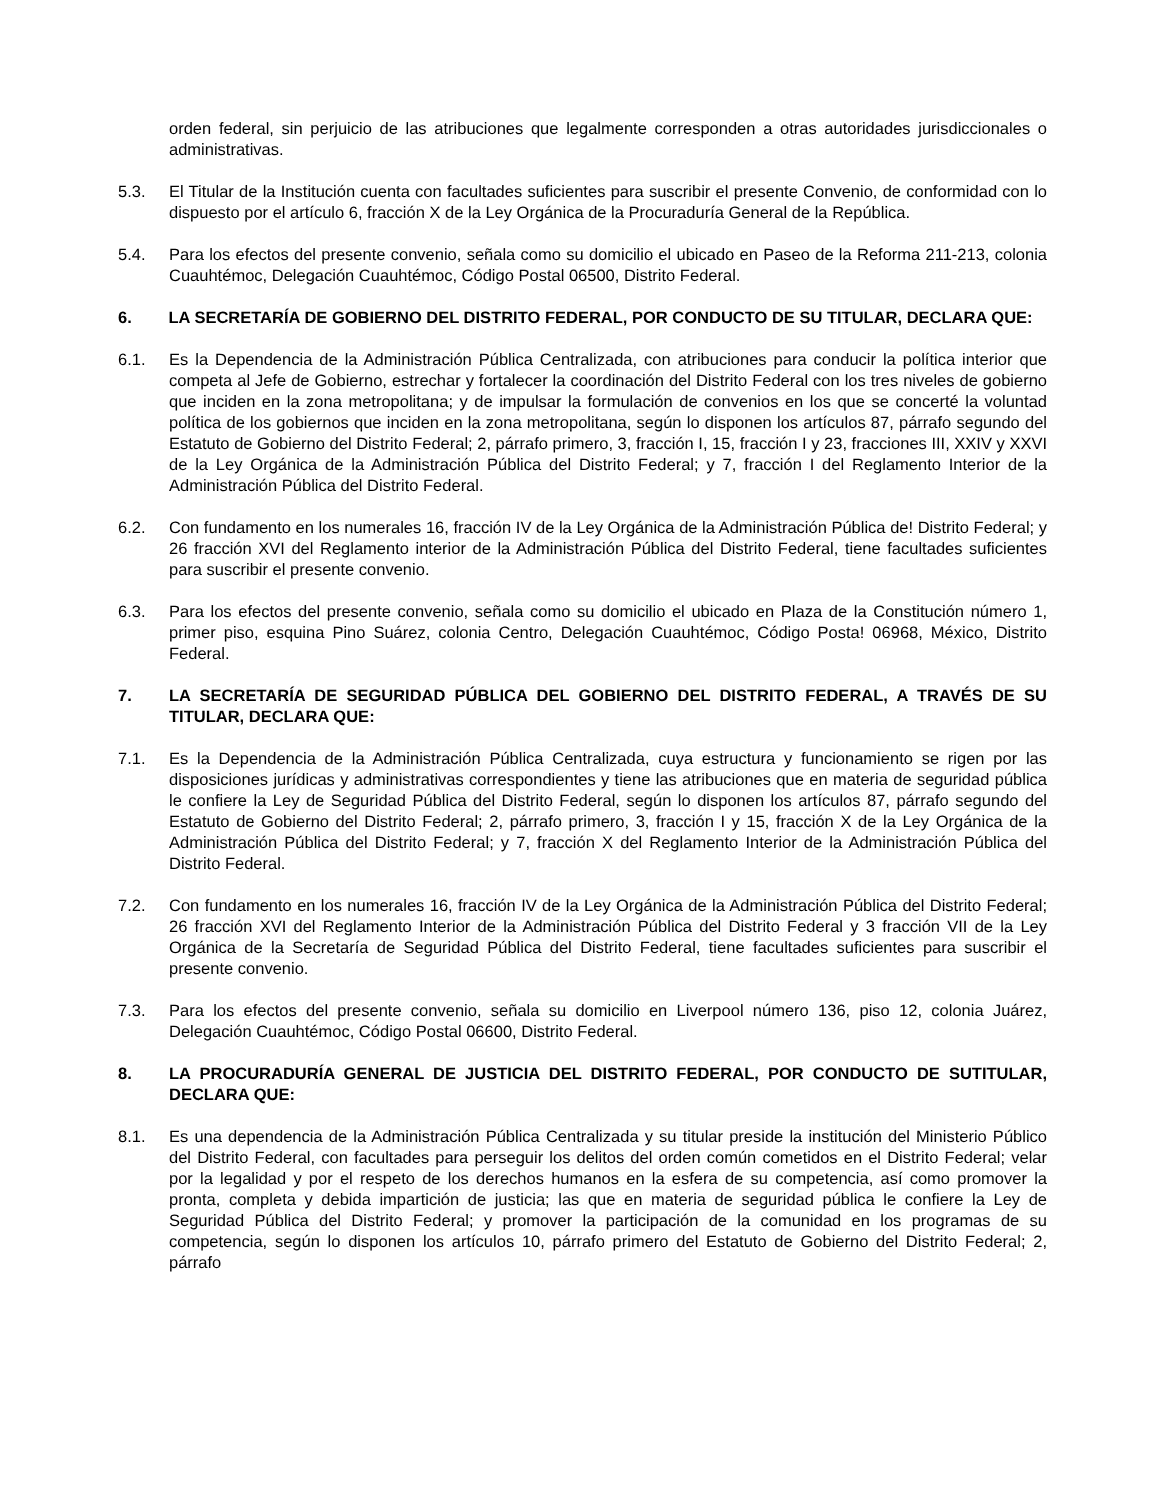orden federal, sin perjuicio de las atribuciones que legalmente corresponden a otras autoridades jurisdiccionales o administrativas.
5.3. El Titular de la Institución cuenta con facultades suficientes para suscribir el presente Convenio, de conformidad con lo dispuesto por el artículo 6, fracción X de la Ley Orgánica de la Procuraduría General de la República.
5.4. Para los efectos del presente convenio, señala como su domicilio el ubicado en Paseo de la Reforma 211-213, colonia Cuauhtémoc, Delegación Cuauhtémoc, Código Postal 06500, Distrito Federal.
6. LA SECRETARÍA DE GOBIERNO DEL DISTRITO FEDERAL, POR CONDUCTO DE SU TITULAR, DECLARA QUE:
6.1. Es la Dependencia de la Administración Pública Centralizada, con atribuciones para conducir la política interior que competa al Jefe de Gobierno, estrechar y fortalecer la coordinación del Distrito Federal con los tres niveles de gobierno que inciden en la zona metropolitana; y de impulsar la formulación de convenios en los que se concerté la voluntad política de los gobiernos que inciden en la zona metropolitana, según lo disponen los artículos 87, párrafo segundo del Estatuto de Gobierno del Distrito Federal; 2, párrafo primero, 3, fracción I, 15, fracción I y 23, fracciones III, XXIV y XXVI de la Ley Orgánica de la Administración Pública del Distrito Federal; y 7, fracción I del Reglamento Interior de la Administración Pública del Distrito Federal.
6.2. Con fundamento en los numerales 16, fracción IV de la Ley Orgánica de la Administración Pública de! Distrito Federal; y 26 fracción XVI del Reglamento interior de la Administración Pública del Distrito Federal, tiene facultades suficientes para suscribir el presente convenio.
6.3. Para los efectos del presente convenio, señala como su domicilio el ubicado en Plaza de la Constitución número 1, primer piso, esquina Pino Suárez, colonia Centro, Delegación Cuauhtémoc, Código Posta! 06968, México, Distrito Federal.
7. LA SECRETARÍA DE SEGURIDAD PÚBLICA DEL GOBIERNO DEL DISTRITO FEDERAL, A TRAVÉS DE SU TITULAR, DECLARA QUE:
7.1. Es la Dependencia de la Administración Pública Centralizada, cuya estructura y funcionamiento se rigen por las disposiciones jurídicas y administrativas correspondientes y tiene las atribuciones que en materia de seguridad pública le confiere la Ley de Seguridad Pública del Distrito Federal, según lo disponen los artículos 87, párrafo segundo del Estatuto de Gobierno del Distrito Federal; 2, párrafo primero, 3, fracción I y 15, fracción X de la Ley Orgánica de la Administración Pública del Distrito Federal; y 7, fracción X del Reglamento Interior de la Administración Pública del Distrito Federal.
7.2. Con fundamento en los numerales 16, fracción IV de la Ley Orgánica de la Administración Pública del Distrito Federal; 26 fracción XVI del Reglamento Interior de la Administración Pública del Distrito Federal y 3 fracción VII de la Ley Orgánica de la Secretaría de Seguridad Pública del Distrito Federal, tiene facultades suficientes para suscribir el presente convenio.
7.3. Para los efectos del presente convenio, señala su domicilio en Liverpool número 136, piso 12, colonia Juárez, Delegación Cuauhtémoc, Código Postal 06600, Distrito Federal.
8. LA PROCURADURÍA GENERAL DE JUSTICIA DEL DISTRITO FEDERAL, POR CONDUCTO DE SUTITULAR, DECLARA QUE:
8.1. Es una dependencia de la Administración Pública Centralizada y su titular preside la institución del Ministerio Público del Distrito Federal, con facultades para perseguir los delitos del orden común cometidos en el Distrito Federal; velar por la legalidad y por el respeto de los derechos humanos en la esfera de su competencia, así como promover la pronta, completa y debida impartición de justicia; las que en materia de seguridad pública le confiere la Ley de Seguridad Pública del Distrito Federal; y promover la participación de la comunidad en los programas de su competencia, según lo disponen los artículos 10, párrafo primero del Estatuto de Gobierno del Distrito Federal; 2, párrafo